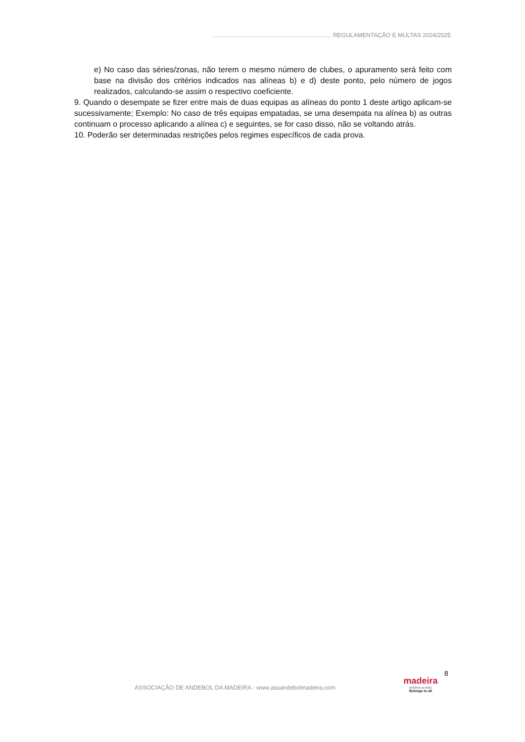........................................................................ REGULAMENTAÇÃO E MULTAS 2024/2025
e) No caso das séries/zonas, não terem o mesmo número de clubes, o apuramento será feito com base na divisão dos critérios indicados nas alíneas b) e d) deste ponto, pelo número de jogos realizados, calculando-se assim o respectivo coeficiente.
9. Quando o desempate se fizer entre mais de duas equipas as alíneas do ponto 1 deste artigo aplicam-se sucessivamente; Exemplo: No caso de três equipas empatadas, se uma desempata na alínea b) as outras continuam o processo aplicando a alínea c) e seguintes, se for caso disso, não se voltando atrás.
10. Poderão ser determinadas restrições pelos regimes específicos de cada prova.
8
ASSOCIAÇÃO DE ANDEBOL DA MADEIRA - www.assandebolmadeira.com
madeira
MADEIRA ISLANDS
Belongs to all